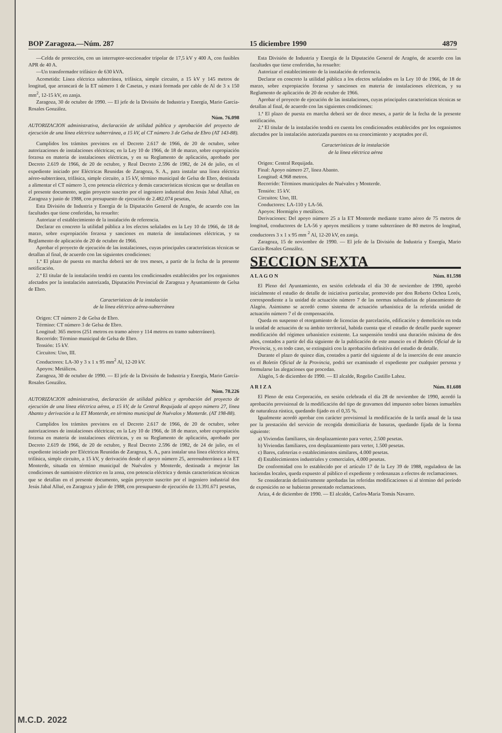BOP Zaragoza.—Núm. 287 15 diciembre 1990 4879
—Celda de protección, con un interruptor-seccionador tripolar de 17,5 kV y 400 A, con fusibles APR de 40 A.
—Un transformador trifásico de 630 kVA.
Acometida: Línea eléctrica subterránea, trifásica, simple circuito, a 15 kV y 145 metros de longitud, que arrancará de la ET número 1 de Casetas, y estará formada por cable de Al de 3 x 150 mm<sup>2</sup>, 12-15 kV, en zanja.
Zaragoza, 30 de octubre de 1990. — El jefe de la División de Industria y Energía, Mario García-Rosales González.
Núm. 76.098
AUTORIZACION administrativa, declaración de utilidad pública y aprobación del proyecto de ejecución de una línea eléctrica subterránea, a 15 kV, al CT número 3 de Gelsa de Ebro (AT 143-88).
Cumplidos los trámites previstos en el Decreto 2.617 de 1966, de 20 de octubre, sobre autorizaciones de instalaciones eléctricas; en la Ley 10 de 1966, de 18 de marzo, sobre expropiación forzosa en materia de instalaciones eléctricas, y en su Reglamento de aplicación, aprobado por Decreto 2.619 de 1966, de 20 de octubre, y Real Decreto 2.596 de 1982, de 24 de julio, en el expediente iniciado por Eléctricas Reunidas de Zaragoza, S. A., para instalar una línea eléctrica aéreo-subterránea, trifásica, simple circuito, a 15 kV, término municipal de Gelsa de Ebro, destinada a alimentar el CT número 3, con potencia eléctrica y demás características técnicas que se detallan en el presente documento, según proyecto suscrito por el ingeniero industrial don Jesús Jabal Allué, en Zaragoza y junio de 1988, con presupuesto de ejecución de 2.482.074 pesetas,
Esta División de Industria y Energía de la Diputación General de Aragón, de acuerdo con las facultades que tiene conferidas, ha resuelto:
Autorizar el establecimiento de la instalación de referencia.
Declarar en concreto la utilidad pública a los efectos señalados en la Ley 10 de 1966, de 18 de marzo, sobre expropiación forzosa y sanciones en materia de instalaciones eléctricas, y su Reglamento de aplicación de 20 de octubre de 1966.
Aprobar el proyecto de ejecución de las instalaciones, cuyas principales características técnicas se detallan al final, de acuerdo con las siguientes condiciones:
1.ª El plazo de puesta en marcha deberá ser de tres meses, a partir de la fecha de la presente notificación.
2.ª El titular de la instalación tendrá en cuenta los condicionados establecidos por los organismos afectados por la instalación autorizada, Diputación Provincial de Zaragoza y Ayuntamiento de Gelsa de Ebro.
Características de la instalación
de la línea eléctrica aérea-subterránea
Origen: CT número 2 de Gelsa de Ebro.
Término: CT número 3 de Gelsa de Ebro.
Longitud: 365 metros (251 metros en tramo aéreo y 114 metros en tramo subterráneo).
Recorrido: Término municipal de Gelsa de Ebro.
Tensión: 15 kV.
Circuitos: Uno, III.
Conductores: LA-30 y 3 x 1 x 95 mm<sup>2</sup> Al, 12-20 kV.
Apoyos: Metálicos.
Zaragoza, 30 de octubre de 1990. — El jefe de la División de Industria y Energía, Mario García-Rosales González.
Núm. 78.226
AUTORIZACION administrativa, declaración de utilidad pública y aprobación del proyecto de ejecución de una línea eléctrica aérea, a 15 kV, de la Central Requijada al apoyo número 27, línea Abanto y derivación a la ET Monterde, en término municipal de Nuévalos y Monterde. (AT 198-88).
Cumplidos los trámites previstos en el Decreto 2.617 de 1966, de 20 de octubre, sobre autorizaciones de instalaciones eléctricas; en la Ley 10 de 1966, de 18 de marzo, sobre expropiación forzosa en materia de instalaciones eléctricas, y en su Reglamento de aplicación, aprobado por Decreto 2.619 de 1966, de 20 de octubre, y Real Decreto 2.596 de 1982, de 24 de julio, en el expediente iniciado por Eléctricas Reunidas de Zaragoza, S. A., para instalar una línea eléctrica aérea, trifásica, simple circuito, a 15 kV, y derivación desde el apoyo número 25, aereosubterránea a la ET Monterde, situada en término municipal de Nuévalos y Monterde, destinada a mejorar las condiciones de suministro eléctrico en la zona, con potencia eléctrica y demás características técnicas que se detallan en el presente documento, según proyecto suscrito por el ingeniero industrial don Jesús Jabal Allué, en Zaragoza y julio de 1988, con presupuesto de ejecución de 13.391.671 pesetas,
Esta División de Industria y Energía de la Diputación General de Aragón, de acuerdo con las facultades que tiene conferidas, ha resuelto:
Autorizar el establecimiento de la instalación de referencia.
Declarar en concreto la utilidad pública a los efectos señalados en la Ley 10 de 1966, de 18 de marzo, sobre expropiación forzosa y sanciones en materia de instalaciones eléctricas, y su Reglamento de aplicación de 20 de octubre de 1966.
Aprobar el proyecto de ejecución de las instalaciones, cuyas principales características técnicas se detallan al final, de acuerdo con las siguientes condiciones:
1.ª El plazo de puesta en marcha deberá ser de doce meses, a partir de la fecha de la presente notificación.
2.ª El titular de la instalación tendrá en cuenta los condicionados establecidos por los organismos afectados por la instalación autorizada puestos en su conocimiento y aceptados por él.
Características de la instalación
de la línea eléctrica aérea
Origen: Central Requijada.
Final: Apoyo número 27, línea Abanto.
Longitud: 4.968 metros.
Recorrido: Términos municipales de Nuévalos y Monterde.
Tensión: 15 kV.
Circuitos: Uno, III.
Conductores: LA-110 y LA-56.
Apoyos: Hormigón y metálicos.
Derivaciones: Del apoyo número 25 a la ET Monterde mediante tramo aéreo de 75 metros de longitud, conductores de LA-56 y apoyos metálicos y tramo subterráneo de 80 metros de longitud, conductores 3 x 1 x 95 mm <sup>2</sup> Al, 12-20 kV, en zanja.
Zaragoza, 15 de noviembre de 1990. — El jefe de la División de Industria y Energía, Mario García-Rosales González.
SECCION SEXTA
A L A G O N Núm. 81.598
El Pleno del Ayuntamiento, en sesión celebrada el día 30 de noviembre de 1990, aprobó inicialmente el estudio de detalle de iniciativa particular, promovido por don Roberto Ochoa Lorés, correspondiente a la unidad de actuación número 7 de las normas subsidiarias de planeamiento de Alagón. Asimismo se acordó como sistema de actuación urbanística de la referida unidad de actuación número 7 el de compensación.
Queda en suspenso el otorgamiento de licencias de parcelación, edificación y demolición en toda la unidad de actuación de su ámbito territorial, habida cuenta que el estudio de detalle puede suponer modificación del régimen urbanístico existente. La suspensión tendrá una duración máxima de dos años, contados a partir del día siguiente de la publicación de este anuncio en el Boletín Oficial de la Provincia, y, en todo caso, se extinguirá con la aprobación definitiva del estudio de detalle.
Durante el plazo de quince días, contados a partir del siguiente al de la inserción de este anuncio en el Boletín Oficial de la Provincia, podrá ser examinado el expediente por cualquier persona y formularse las alegaciones que procedan.
Alagón, 5 de diciembre de 1990. — El alcalde, Rogelio Castillo Lahoz.
A R I Z A Núm. 81.608
El Pleno de esta Corporación, en sesión celebrada el día 28 de noviembre de 1990, acordó la aprobación provisional de la modificación del tipo de gravamen del impuesto sobre bienes inmuebles de naturaleza rústica, quedando fijado en el 0,35 %.
Igualmente acordó aprobar con carácter provisional la modificación de la tarifa anual de la tasa por la prestación del servicio de recogida domiciliaria de basuras, quedando fijada de la forma siguiente:
a) Viviendas familiares, sin desplazamiento para verter, 2.500 pesetas.
b) Viviendas familiares, con desplazamiento para verter, 1.500 pesetas.
c) Bares, cafeterías o establecimientos similares, 4.000 pesetas.
d) Establecimientos industriales y comerciales, 4.000 pesetas.
De conformidad con lo establecido por el artículo 17 de la Ley 39 de 1988, reguladora de las haciendas locales, queda expuesto al público el expediente y ordenanzas a efectos de reclamaciones.
Se considerarán definitivamente aprobadas las referidas modificaciones si al término del período de exposición no se hubieran presentado reclamaciones.
Ariza, 4 de diciembre de 1990. — El alcalde, Carlos-María Tomás Navarro.
M.C.D. 2022